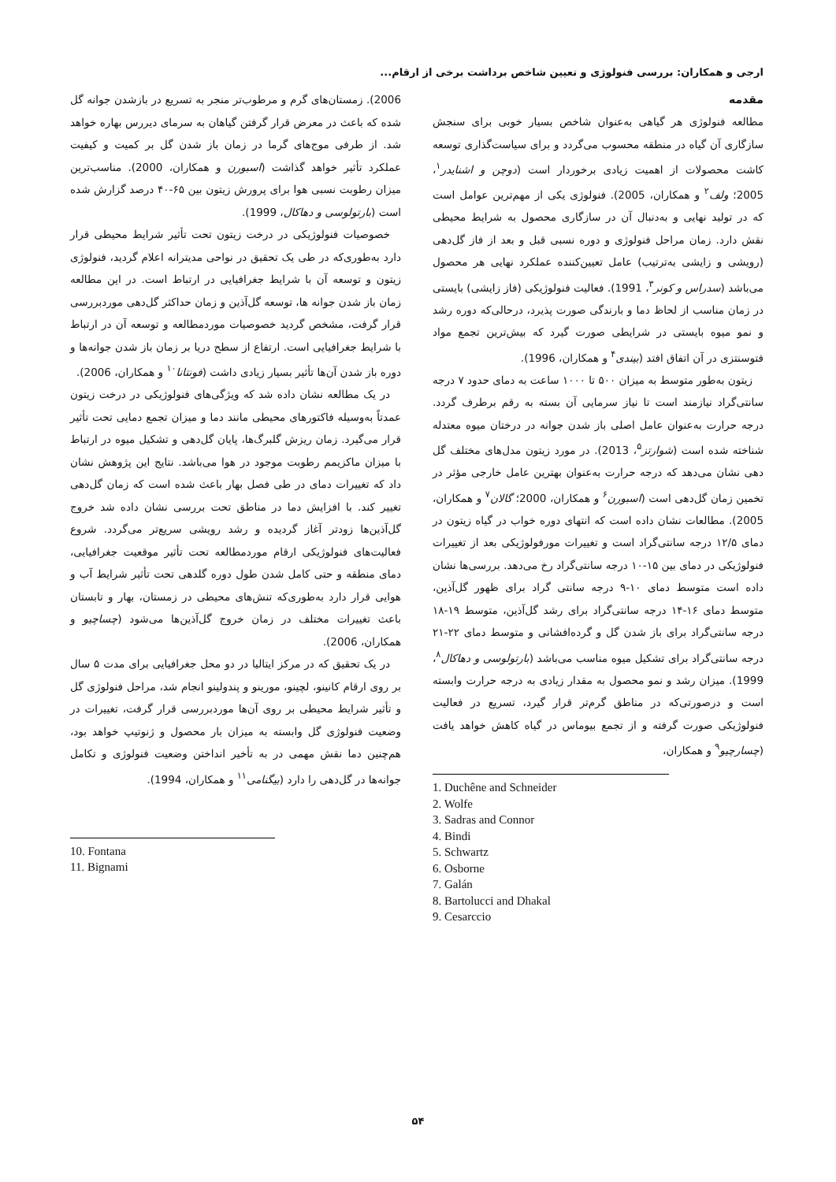ارجی و همکاران: بررسی فنولوژی و تعیین شاخص برداشت برخی از ارقام...
مقدمه
مطالعه فنولوژی هر گیاهی به‌عنوان شاخص بسیار خوبی برای سنجش سازگاری آن گیاه در منطقه محسوب می‌گردد و برای سیاست‌گذاری توسعه کاشت محصولات از اهمیت زیادی برخوردار است (دوچن و اشنایدر<sup>۱</sup>، 2005؛ ولف<sup>۲</sup> و همکاران، 2005). فنولوژی یکی از مهم‌ترین عوامل است که در تولید نهایی و به‌دنبال آن در سازگاری محصول به شرایط محیطی نقش دارد. زمان مراحل فنولوژی و دوره نسبی قبل و بعد از فاز گل‌دهی (رویشی و زایشی به‌ترتیب) عامل تعیین‌کننده عملکرد نهایی هر محصول می‌باشد (سدراس و کونر<sup>۳</sup>، 1991). فعالیت فنولوژیکی (فاز زایشی) بایستی در زمان مناسب از لحاظ دما و بارندگی صورت پذیرد، درحالی‌که دوره رشد و نمو میوه بایستی در شرایطی صورت گیرد که بیش‌ترین تجمع مواد فتوسنتزی در آن اتفاق افتد (بیندی<sup>۴</sup> و همکاران، 1996).
زیتون به‌طور متوسط به میزان ۵۰۰ تا ۱۰۰۰ ساعت به دمای حدود ۷ درجه سانتی‌گراد نیازمند است تا نیاز سرمایی آن بسته به رقم برطرف گردد. درجه حرارت به‌عنوان عامل اصلی باز شدن جوانه در درختان میوه معتدله شناخته شده است (شوارتز<sup>۵</sup>، 2013). در مورد زیتون مدل‌های مختلف گل دهی نشان می‌دهد که درجه حرارت به‌عنوان بهترین عامل خارجی مؤثر در تخمین زمان گل‌دهی است (اسبورن<sup>۶</sup> و همکاران، 2000؛ گالان<sup>۷</sup> و همکاران، 2005). مطالعات نشان داده است که انتهای دوره خواب در گیاه زیتون در دمای ۱۲/۵ درجه سانتی‌گراد است و تغییرات مورفولوژیکی بعد از تغییرات فنولوژیکی در دمای بین ۱۵-۱۰ درجه سانتی‌گراد رخ می‌دهد. بررسی‌ها نشان داده است متوسط دمای ۱۰-۹ درجه سانتی گراد برای ظهور گل‌آذین، متوسط دمای ۱۶-۱۴ درجه سانتی‌گراد برای رشد گل‌آذین، متوسط ۱۹-۱۸ درجه سانتی‌گراد برای باز شدن گل و گرده‌افشانی و متوسط دمای ۲۲-۲۱ درجه سانتی‌گراد برای تشکیل میوه مناسب می‌باشد (بارتولوسی و دهاکال<sup>۸</sup>، 1999). میزان رشد و نمو محصول به مقدار زیادی به درجه حرارت وابسته است و درصورتی‌که در مناطق گرم‌تر قرار گیرد، تسریع در فعالیت فنولوژیکی صورت گرفته و از تجمع بیوماس در گیاه کاهش خواهد یافت (چسارچیو<sup>۹</sup> و همکاران،
1. Duchêne and Schneider
2. Wolfe
3. Sadras and Connor
4. Bindi
5. Schwartz
6. Osborne
7. Galán
8. Bartolucci and Dhakal
9. Cesarccio
2006). زمستان‌های گرم و مرطوب‌تر منجر به تسریع در بازشدن جوانه گل شده که باعث در معرض قرار گرفتن گیاهان به سرمای دیررس بهاره خواهد شد. از طرفی موج‌های گرما در زمان باز شدن گل بر کمیت و کیفیت عملکرد تأثیر خواهد گذاشت (اسبورن و همکاران، 2000). مناسب‌ترین میزان رطوبت نسبی هوا برای پرورش زیتون بین ۶۵-۴۰ درصد گزارش شده است (بارتولوسی و دهاکال، 1999).
خصوصیات فنولوژیکی در درخت زیتون تحت تأثیر شرایط محیطی قرار دارد به‌طوری‌که در طی یک تحقیق در نواحی مدیترانه اعلام گردید، فنولوژی زیتون و توسعه آن با شرایط جغرافیایی در ارتباط است. در این مطالعه زمان باز شدن جوانه ها، توسعه گل‌آذین و زمان حداکثر گل‌دهی موردبررسی قرار گرفت، مشخص گردید خصوصیات موردمطالعه و توسعه آن در ارتباط با شرایط جغرافیایی است. ارتفاع از سطح دریا بر زمان باز شدن جوانه‌ها و دوره باز شدن آن‌ها تأثیر بسیار زیادی داشت (فونتانا<sup>۱۰</sup> و همکاران، 2006).
در یک مطالعه نشان داده شد که ویژگی‌های فنولوژیکی در درخت زیتون عمدتاً به‌وسیله فاکتورهای محیطی مانند دما و میزان تجمع دمایی تحت تأثیر قرار می‌گیرد. زمان ریزش گلبرگ‌ها، پایان گل‌دهی و تشکیل میوه در ارتباط با میزان ماکزیمم رطوبت موجود در هوا می‌باشد. نتایج این پژوهش نشان داد که تغییرات دمای در طی فصل بهار باعث شده است که زمان گل‌دهی تغییر کند. با افزایش دما در مناطق تحت بررسی نشان داده شد خروج گل‌آذین‌ها زودتر آغاز گردیده و رشد رویشی سریع‌تر می‌گردد. شروع فعالیت‌های فنولوژیکی ارقام موردمطالعه تحت تأثیر موقعیت جغرافیایی، دمای منطقه و حتی کامل شدن طول دوره گلدهی تحت تأثیر شرایط آب و هوایی قرار دارد به‌طوری‌که تنش‌های محیطی در زمستان، بهار و تابستان باعث تغییرات مختلف در زمان خروج گل‌آذین‌ها می‌شود (چساچیو و همکاران، 2006).
در یک تحقیق که در مرکز ایتالیا در دو محل جغرافیایی برای مدت ۵ سال بر روی ارقام کانینو، لچینو، مورینو و پندولینو انجام شد، مراحل فنولوژی گل و تأثیر شرایط محیطی بر روی آن‌ها موردبررسی قرار گرفت، تغییرات در وضعیت فنولوژی گل وابسته به میزان بار محصول و ژنوتیپ خواهد بود، هم‌چنین دما نقش مهمی در به تأخیر انداختن وضعیت فنولوژی و تکامل جوانه‌ها در گل‌دهی را دارد (بیگنامی<sup>۱۱</sup> و همکاران، 1994).
10. Fontana
11. Bignami
۵۴